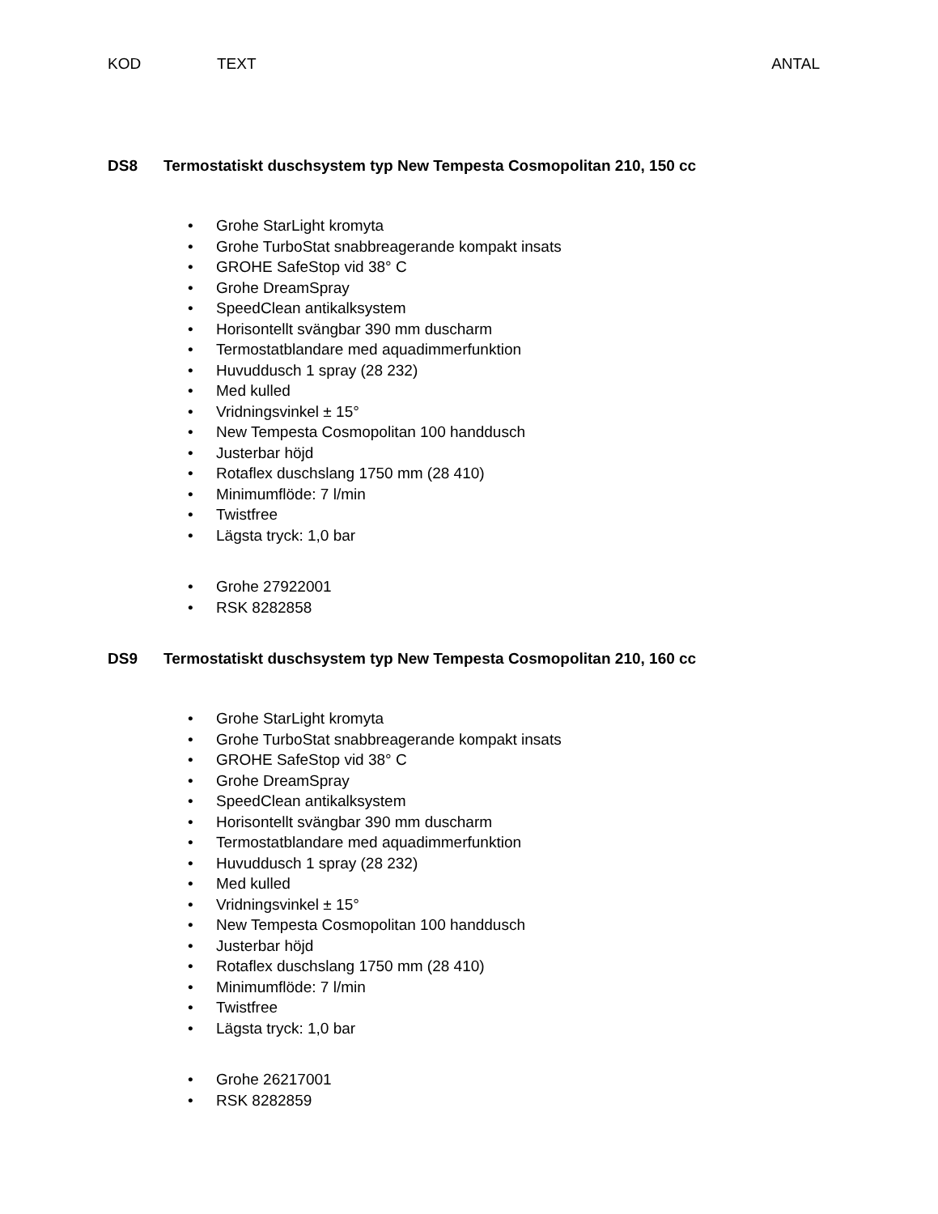KOD TEXT ANTAL
DS8 Termostatiskt duschsystem typ New Tempesta Cosmopolitan 210, 150 cc
• Grohe StarLight kromyta
• Grohe TurboStat snabbreagerande kompakt insats
• GROHE SafeStop vid 38° C
• Grohe DreamSpray
• SpeedClean antikalksystem
• Horisontellt svängbar 390 mm duscharm
• Termostatblandare med aquadimmerfunktion
• Huvuddusch 1 spray (28 232)
• Med kulled
• Vridningsvinkel ± 15°
• New Tempesta Cosmopolitan 100 handdusch
• Justerbar höjd
• Rotaflex duschslang 1750 mm (28 410)
• Minimumflöde: 7 l/min
• Twistfree
• Lägsta tryck: 1,0 bar
• Grohe 27922001
• RSK 8282858
DS9 Termostatiskt duschsystem typ New Tempesta Cosmopolitan 210, 160 cc
• Grohe StarLight kromyta
• Grohe TurboStat snabbreagerande kompakt insats
• GROHE SafeStop vid 38° C
• Grohe DreamSpray
• SpeedClean antikalksystem
• Horisontellt svängbar 390 mm duscharm
• Termostatblandare med aquadimmerfunktion
• Huvuddusch 1 spray (28 232)
• Med kulled
• Vridningsvinkel ± 15°
• New Tempesta Cosmopolitan 100 handdusch
• Justerbar höjd
• Rotaflex duschslang 1750 mm (28 410)
• Minimumflöde: 7 l/min
• Twistfree
• Lägsta tryck: 1,0 bar
• Grohe 26217001
• RSK 8282859